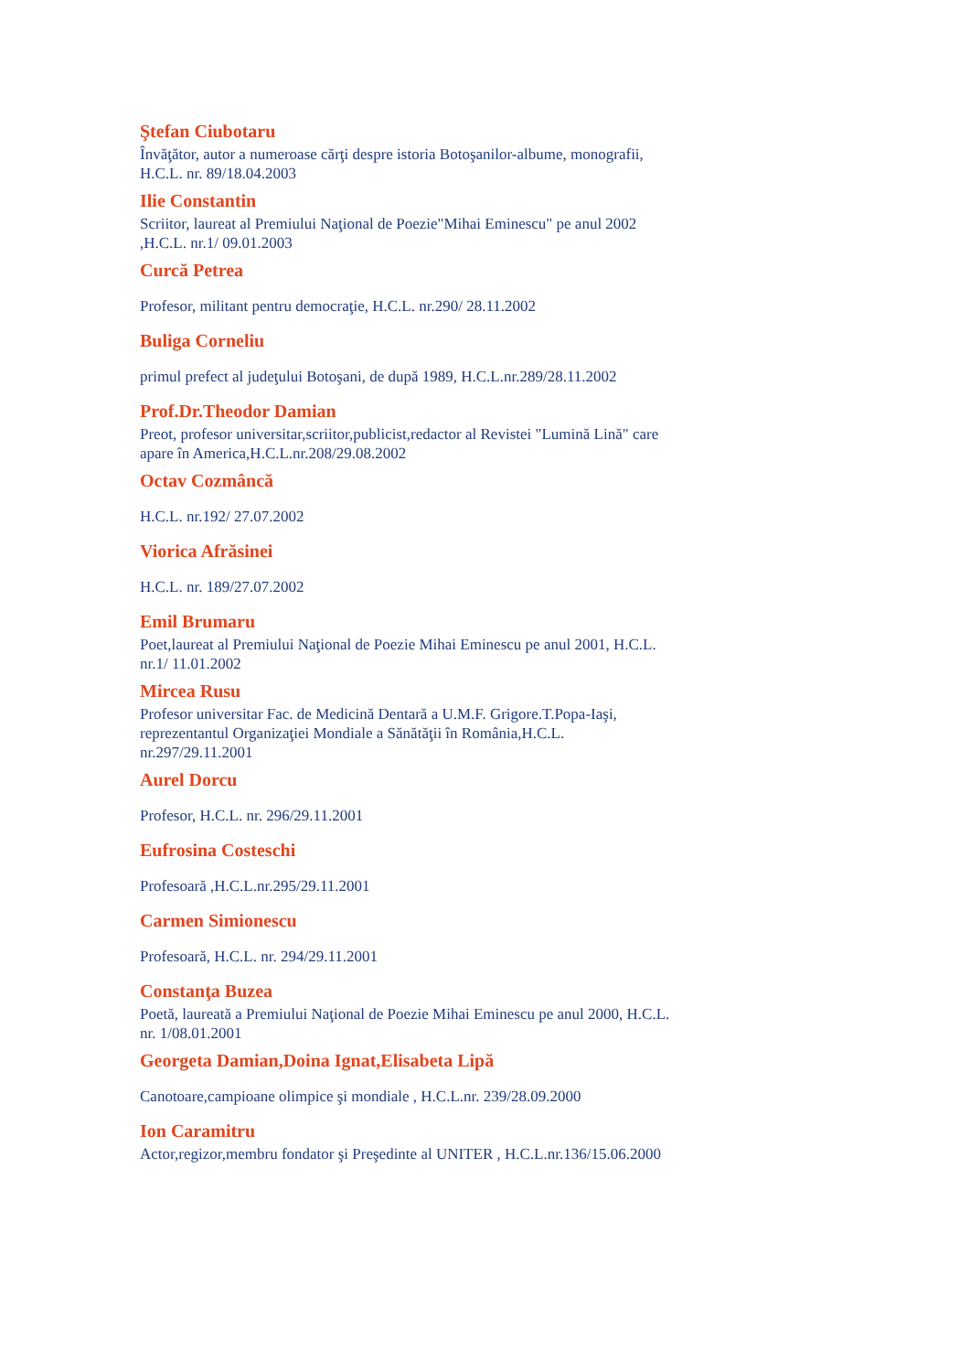Ştefan Ciubotaru
Învăţător, autor a numeroase cărţi despre istoria Botoşanilor-albume, monografii, H.C.L. nr. 89/18.04.2003
Ilie Constantin
Scriitor, laureat al Premiului Naţional de Poezie"Mihai Eminescu" pe anul 2002 ,H.C.L. nr.1/ 09.01.2003
Curcă Petrea
Profesor, militant pentru democraţie, H.C.L. nr.290/ 28.11.2002
Buliga Corneliu
primul prefect al judeţului Botoşani, de după 1989, H.C.L.nr.289/28.11.2002
Prof.Dr.Theodor Damian
Preot, profesor universitar,scriitor,publicist,redactor al Revistei "Lumină Lină" care apare în America,H.C.L.nr.208/29.08.2002
Octav Cozmâncă
H.C.L. nr.192/ 27.07.2002
Viorica Afrăsinei
H.C.L. nr. 189/27.07.2002
Emil Brumaru
Poet,laureat al Premiului Naţional de Poezie Mihai Eminescu pe anul 2001, H.C.L. nr.1/ 11.01.2002
Mircea Rusu
Profesor universitar Fac. de Medicină Dentară a U.M.F. Grigore.T.Popa-Iaşi, reprezentantul Organizaţiei Mondiale a Sănătăţii în România,H.C.L. nr.297/29.11.2001
Aurel Dorcu
Profesor, H.C.L. nr. 296/29.11.2001
Eufrosina Costeschi
Profesoară ,H.C.L.nr.295/29.11.2001
Carmen Simionescu
Profesoară, H.C.L. nr. 294/29.11.2001
Constanţa Buzea
Poetă, laureată a Premiului Naţional de Poezie Mihai Eminescu pe anul 2000, H.C.L. nr. 1/08.01.2001
Georgeta Damian,Doina Ignat,Elisabeta Lipă
Canotoare,campioane olimpice şi mondiale , H.C.L.nr. 239/28.09.2000
Ion Caramitru
Actor,regizor,membru fondator şi Preşedinte al UNITER , H.C.L.nr.136/15.06.2000